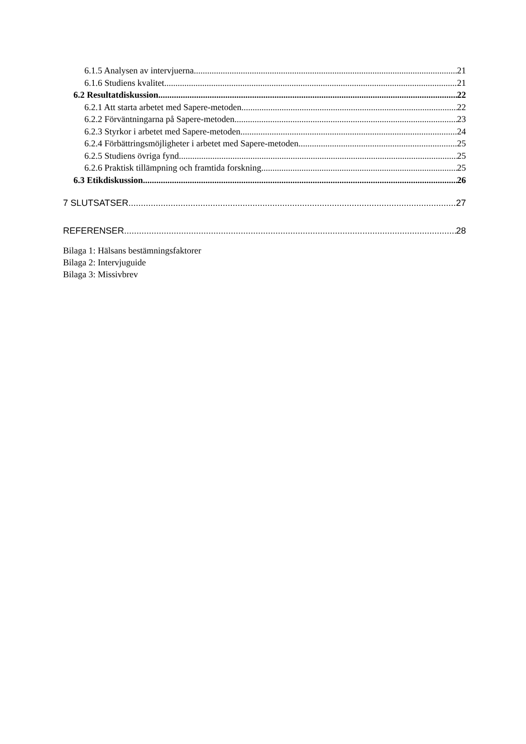6.1.5 Analysen av intervjuerna 21
6.1.6 Studiens kvalitet 21
6.2 Resultatdiskussion 22
6.2.1 Att starta arbetet med Sapere-metoden 22
6.2.2 Förväntningarna på Sapere-metoden 23
6.2.3 Styrkor i arbetet med Sapere-metoden 24
6.2.4 Förbättringsmöjligheter i arbetet med Sapere-metoden 25
6.2.5 Studiens övriga fynd 25
6.2.6 Praktisk tillämpning och framtida forskning 25
6.3 Etikdiskussion 26
7 SLUTSATSER 27
REFERENSER 28
Bilaga 1: Hälsans bestämningsfaktorer
Bilaga 2: Intervjuguide
Bilaga 3: Missivbrev